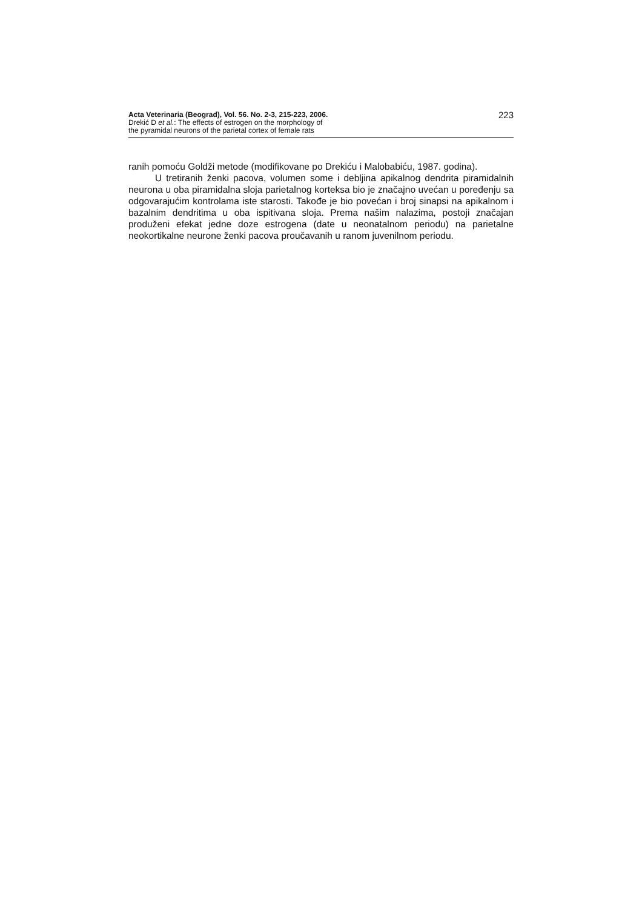Acta Veterinaria (Beograd), Vol. 56. No. 2-3, 215-223, 2006.
Drekić D et al.: The effects of estrogen on the morphology of
the pyramidal neurons of the parietal cortex of female rats
223
ranih pomoću Goldži metode (modifikovane po Drekiću i Malobabiću, 1987. godina).
U tretiranih ženki pacova, volumen some i debljina apikalnog dendrita piramidalnih neurona u oba piramidalna sloja parietalnog korteksa bio je značajno uvećan u poređenju sa odgovarajućim kontrolama iste starosti. Takođe je bio povećan i broj sinapsi na apikalnom i bazalnim dendritima u oba ispitivana sloja. Prema našim nalazima, postoji značajan produženi efekat jedne doze estrogena (date u neonatalnom periodu) na parietalne neokortikalne neurone ženki pacova proučavanih u ranom juvenilnom periodu.